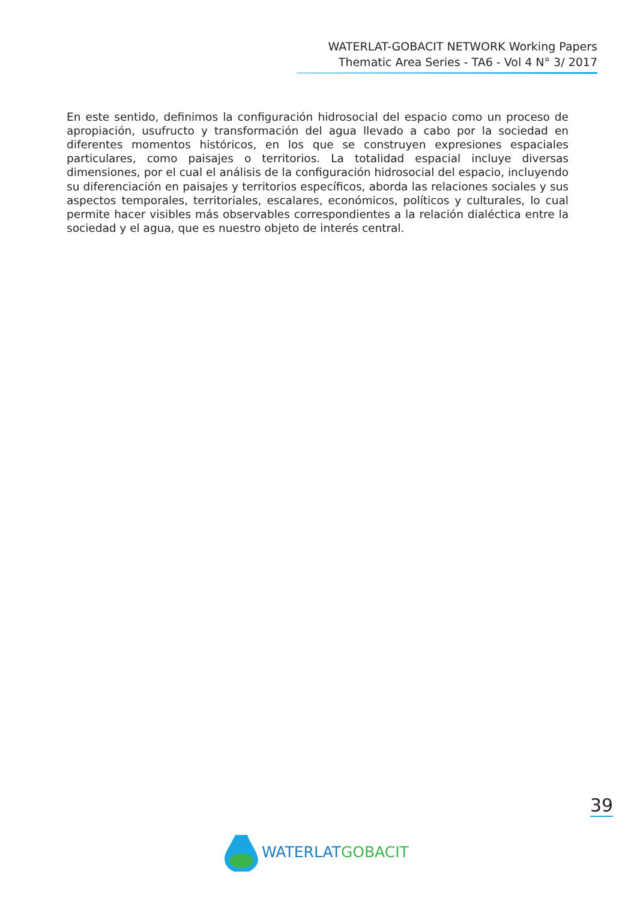WATERLAT-GOBACIT NETWORK Working Papers
Thematic Area Series - TA6 - Vol 4 N° 3/ 2017
En este sentido, definimos la configuración hidrosocial del espacio como un proceso de apropiación, usufructo y transformación del agua llevado a cabo por la sociedad en diferentes momentos históricos, en los que se construyen expresiones espaciales particulares, como paisajes o territorios. La totalidad espacial incluye diversas dimensiones, por el cual el análisis de la configuración hidrosocial del espacio, incluyendo su diferenciación en paisajes y territorios específicos, aborda las relaciones sociales y sus aspectos temporales, territoriales, escalares, económicos, políticos y culturales, lo cual permite hacer visibles más observables correspondientes a la relación dialéctica entre la sociedad y el agua, que es nuestro objeto de interés central.
39
WATERLAT GOBACIT